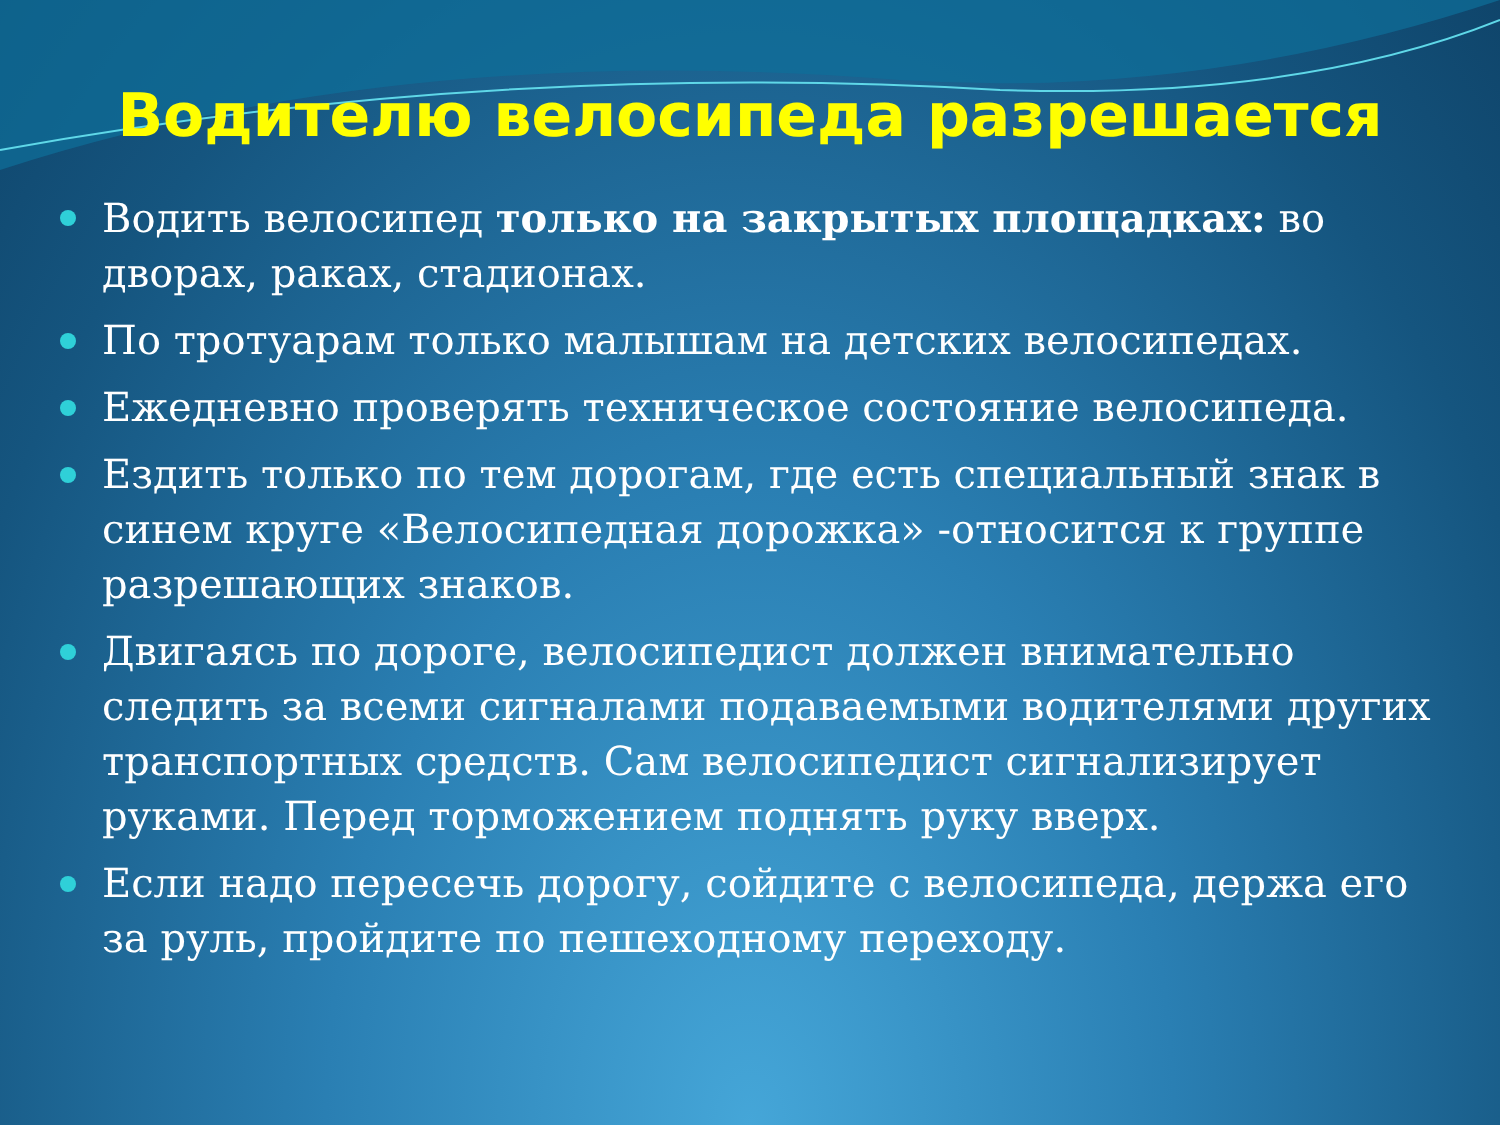Водителю велосипеда разрешается
Водить велосипед только на закрытых площадках: во дворах, раках, стадионах.
По тротуарам только малышам на детских велосипедах.
Ежедневно проверять техническое состояние велосипеда.
Ездить только по тем дорогам, где есть специальный знак в синем круге «Велосипедная дорожка» -относится к группе разрешающих знаков.
Двигаясь по дороге, велосипедист должен внимательно следить за всеми сигналами подаваемыми водителями других транспортных средств. Сам велосипедист сигнализирует руками. Перед торможением поднять руку вверх.
Если надо пересечь дорогу, сойдите с велосипеда, держа его за руль, пройдите по пешеходному переходу.